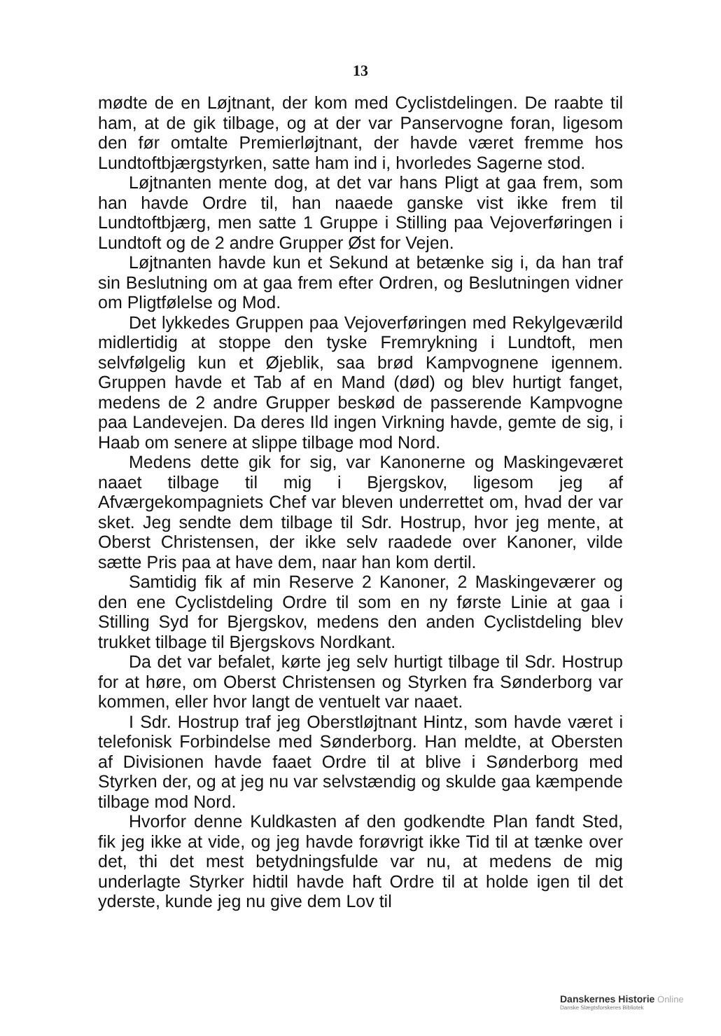13
mødte de en Løjtnant, der kom med Cyclistdelingen. De raabte til ham, at de gik tilbage, og at der var Panservogne foran, ligesom den før omtalte Premierløjtnant, der havde været fremme hos Lundtoftbjærgstyrken, satte ham ind i, hvorledes Sagerne stod.
Løjtnanten mente dog, at det var hans Pligt at gaa frem, som han havde Ordre til, han naaede ganske vist ikke frem til Lundtoftbjærg, men satte 1 Gruppe i Stilling paa Vejoverføringen i Lundtoft og de 2 andre Grupper Øst for Vejen.
Løjtnanten havde kun et Sekund at betænke sig i, da han traf sin Beslutning om at gaa frem efter Ordren, og Beslutningen vidner om Pligtfølelse og Mod.
Det lykkedes Gruppen paa Vejoverføringen med Rekylgeværild midlertidig at stoppe den tyske Fremrykning i Lundtoft, men selvfølgelig kun et Øjeblik, saa brød Kampvognene igennem. Gruppen havde et Tab af en Mand (død) og blev hurtigt fanget, medens de 2 andre Grupper beskød de passerende Kampvogne paa Landevejen. Da deres Ild ingen Virkning havde, gemte de sig, i Haab om senere at slippe tilbage mod Nord.
Medens dette gik for sig, var Kanonerne og Maskingeværet naaet tilbage til mig i Bjergskov, ligesom jeg af Afværgekompagniets Chef var bleven underrettet om, hvad der var sket. Jeg sendte dem tilbage til Sdr. Hostrup, hvor jeg mente, at Oberst Christensen, der ikke selv raadede over Kanoner, vilde sætte Pris paa at have dem, naar han kom dertil.
Samtidig fik af min Reserve 2 Kanoner, 2 Maskingeværer og den ene Cyclistdeling Ordre til som en ny første Linie at gaa i Stilling Syd for Bjergskov, medens den anden Cyclistdeling blev trukket tilbage til Bjergskovs Nordkant.
Da det var befalet, kørte jeg selv hurtigt tilbage til Sdr. Hostrup for at høre, om Oberst Christensen og Styrken fra Sønderborg var kommen, eller hvor langt de ventuelt var naaet.
I Sdr. Hostrup traf jeg Oberstløjtnant Hintz, som havde været i telefonisk Forbindelse med Sønderborg. Han meldte, at Obersten af Divisionen havde faaet Ordre til at blive i Sønderborg med Styrken der, og at jeg nu var selvstændig og skulde gaa kæmpende tilbage mod Nord.
Hvorfor denne Kuldkasten af den godkendte Plan fandt Sted, fik jeg ikke at vide, og jeg havde forøvrigt ikke Tid til at tænke over det, thi det mest betydningsfulde var nu, at medens de mig underlagte Styrker hidtil havde haft Ordre til at holde igen til det yderste, kunde jeg nu give dem Lov til
Danskernes Historie Online
Danske Slægtsforskeres Bibliotek